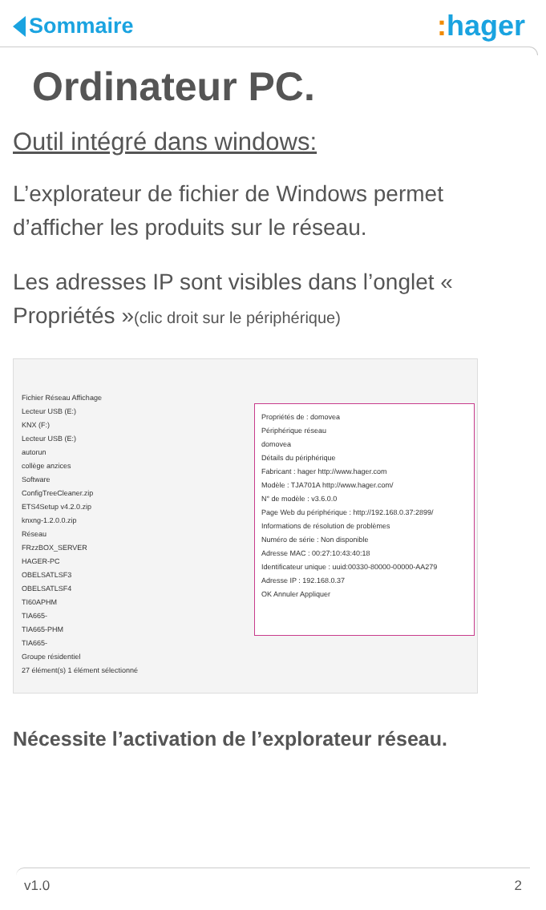Sommaire
: hager
Ordinateur PC.
Outil intégré dans windows:
L’explorateur de fichier de Windows permet d’afficher les produits sur le réseau.
Les adresses IP sont visibles dans l’onglet « Propriétés »(clic droit sur le périphérique)
Fichier Réseau Affichage
Lecteur USB (E:)
KNX (F:)
Lecteur USB (E:)
autorun
collège anzices
Software
ConfigTreeCleaner.zip
ETS4Setup v4.2.0.zip
knxng-1.2.0.0.zip
Réseau
FRzzBOX_SERVER
HAGER-PC
OBELSATLSF3
OBELSATLSF4
TI60APHM
TIA665-
TIA665-PHM
TIA665-
Groupe résidentiel
27 élément(s) 1 élément sélectionné
Propriétés de : domovea
Périphérique réseau
domovea
Détails du périphérique
Fabricant : hager http://www.hager.com
Modèle : TJA701A http://www.hager.com/
N° de modèle : v3.6.0.0
Page Web du périphérique : http://192.168.0.37:2899/
Informations de résolution de problèmes
Numéro de série : Non disponible
Adresse MAC : 00:27:10:43:40:18
Identificateur unique : uuid:00330-80000-00000-AA279
Adresse IP : 192.168.0.37
OK Annuler Appliquer
Nécessite l’activation de l’explorateur réseau.
v1.0 2